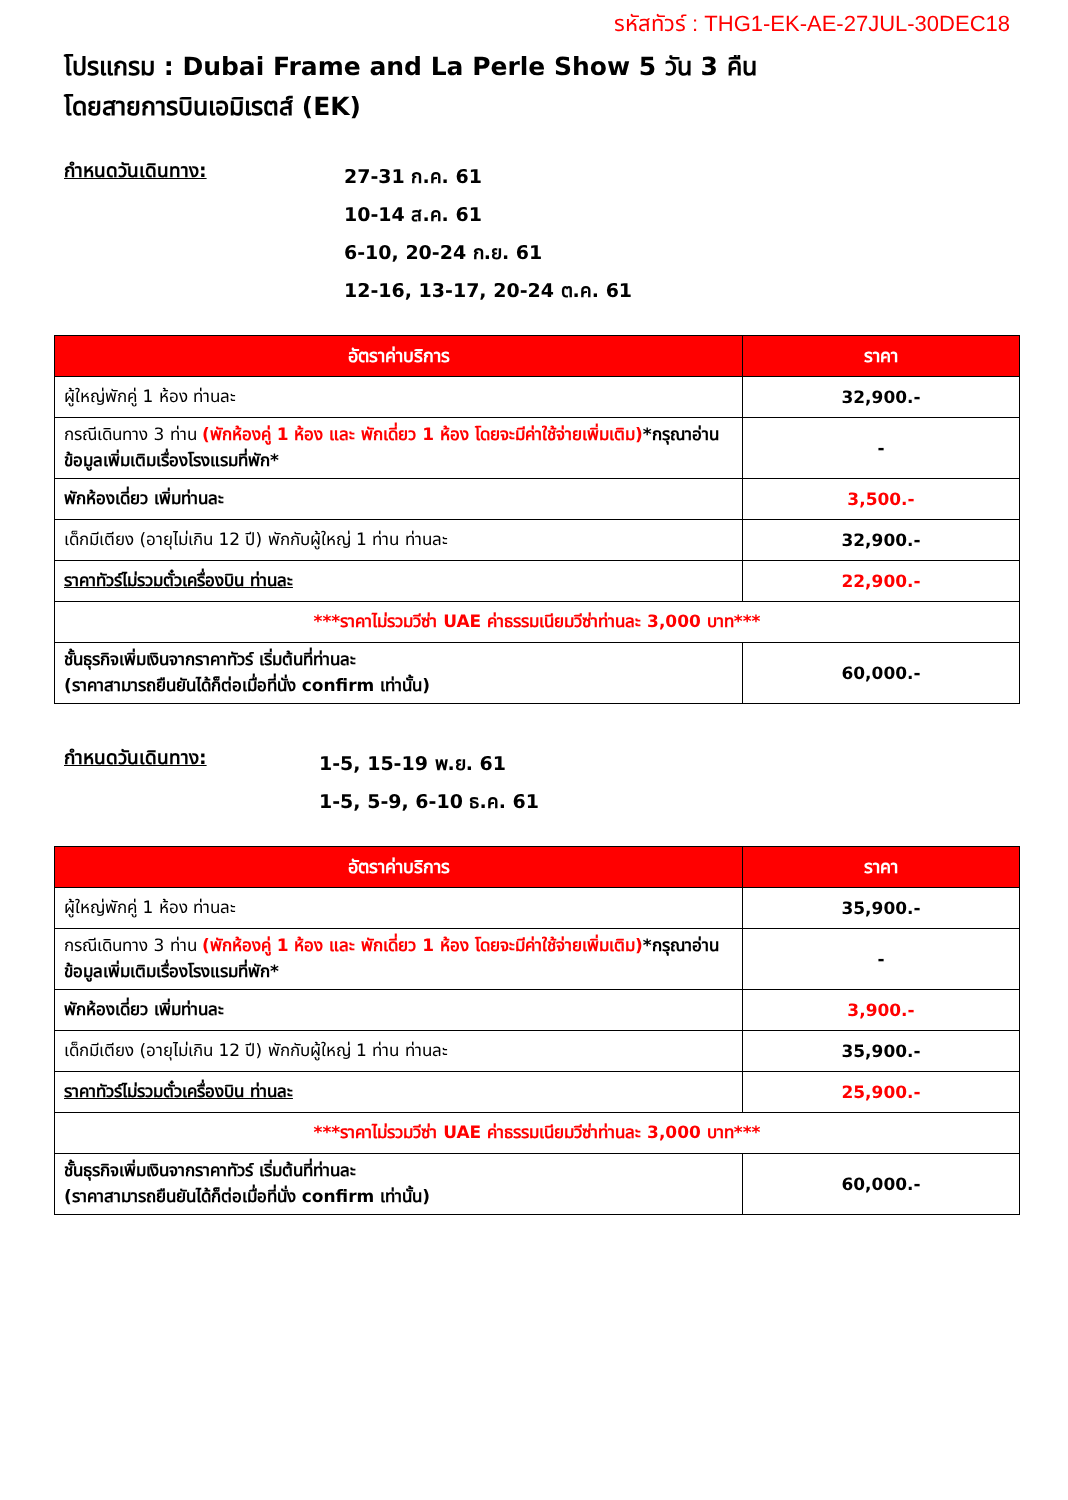รหัสทัวร์ : THG1-EK-AE-27JUL-30DEC18
โปรแกรม : Dubai Frame and La Perle Show 5 วัน 3 คืน
โดยสายการบินเอมิเรตส์ (EK)
กำหนดวันเดินทาง:
27-31 ก.ค. 61
10-14 ส.ค. 61
6-10, 20-24 ก.ย. 61
12-16, 13-17, 20-24 ต.ค. 61
| อัตราค่าบริการ | ราคา |
| --- | --- |
| ผู้ใหญ่พักคู่ 1 ห้อง ท่านละ | 32,900.- |
| กรณีเดินทาง 3 ท่าน (พักห้องคู่ 1 ห้อง และ พักเดี่ยว 1 ห้อง โดยจะมีค่าใช้จ่ายเพิ่มเติม) *กรุณาอ่านข้อมูลเพิ่มเติมเรื่องโรงแรมที่พัก* | - |
| พักห้องเดี่ยว เพิ่มท่านละ | 3,500.- |
| เด็กมีเตียง (อายุไม่เกิน 12 ปี) พักกับผู้ใหญ่ 1 ท่าน ท่านละ | 32,900.- |
| ราคาทัวร์ไม่รวมตั๋วเครื่องบิน ท่านละ | 22,900.- |
| ***ราคาไม่รวมวีซ่า UAE ค่าธรรมเนียมวีซ่าท่านละ 3,000 บาท*** | |
| ชั้นธุรกิจเพิ่มเงินจากราคาทัวร์ เริ่มต้นที่ท่านละ (ราคาสามารถยืนยันได้ก็ต่อเมื่อที่นั่ง confirm เท่านั้น) | 60,000.- |
กำหนดวันเดินทาง:
1-5, 15-19 พ.ย. 61
1-5, 5-9, 6-10 ธ.ค. 61
| อัตราค่าบริการ | ราคา |
| --- | --- |
| ผู้ใหญ่พักคู่ 1 ห้อง ท่านละ | 35,900.- |
| กรณีเดินทาง 3 ท่าน (พักห้องคู่ 1 ห้อง และ พักเดี่ยว 1 ห้อง โดยจะมีค่าใช้จ่ายเพิ่มเติม) *กรุณาอ่านข้อมูลเพิ่มเติมเรื่องโรงแรมที่พัก* | - |
| พักห้องเดี่ยว เพิ่มท่านละ | 3,900.- |
| เด็กมีเตียง (อายุไม่เกิน 12 ปี) พักกับผู้ใหญ่ 1 ท่าน ท่านละ | 35,900.- |
| ราคาทัวร์ไม่รวมตั๋วเครื่องบิน ท่านละ | 25,900.- |
| ***ราคาไม่รวมวีซ่า UAE ค่าธรรมเนียมวีซ่าท่านละ 3,000 บาท*** | |
| ชั้นธุรกิจเพิ่มเงินจากราคาทัวร์ เริ่มต้นที่ท่านละ (ราคาสามารถยืนยันได้ก็ต่อเมื่อที่นั่ง confirm เท่านั้น) | 60,000.- |